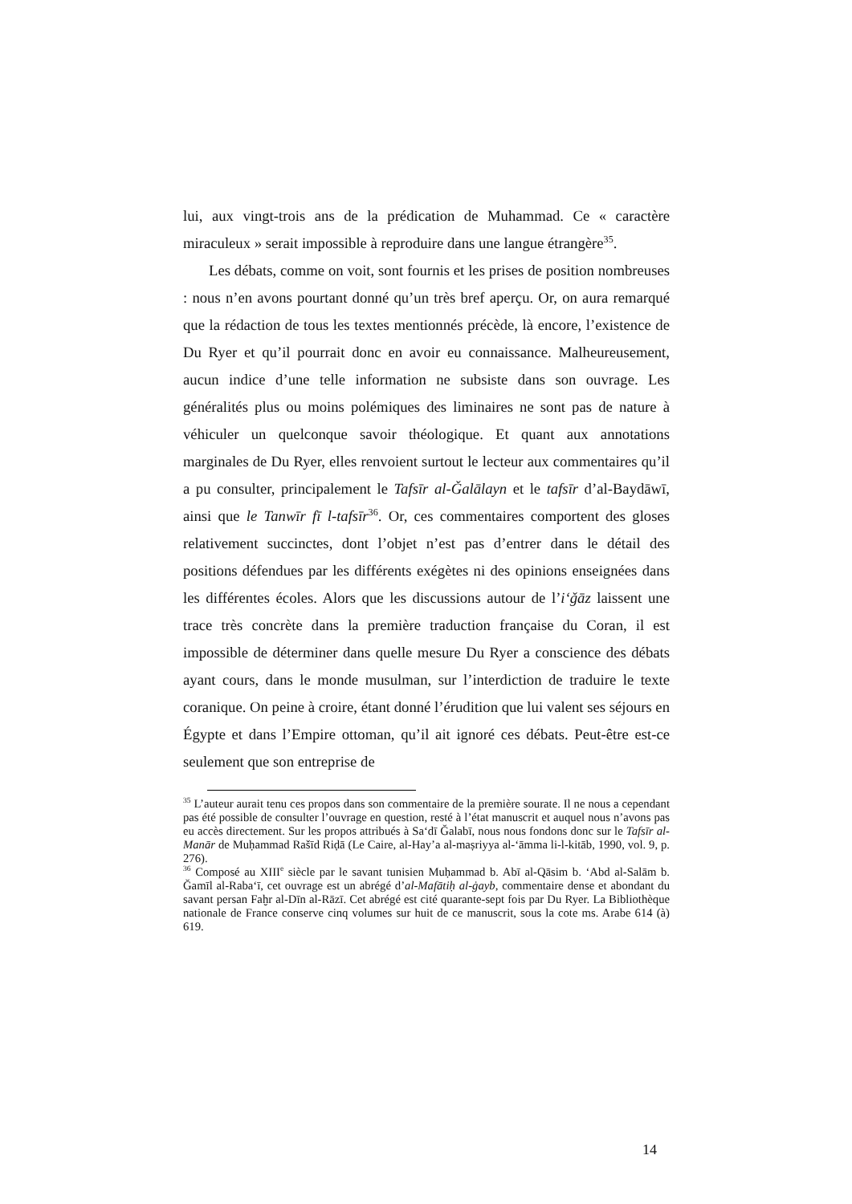lui, aux vingt-trois ans de la prédication de Muhammad. Ce « caractère miraculeux » serait impossible à reproduire dans une langue étrangère<sup>35</sup>.
Les débats, comme on voit, sont fournis et les prises de position nombreuses : nous n’en avons pourtant donné qu’un très bref aperçu. Or, on aura remarqué que la rédaction de tous les textes mentionnés précède, là encore, l’existence de Du Ryer et qu’il pourrait donc en avoir eu connaissance. Malheureusement, aucun indice d’une telle information ne subsiste dans son ouvrage. Les généralités plus ou moins polémiques des liminaires ne sont pas de nature à véhiculer un quelconque savoir théologique. Et quant aux annotations marginales de Du Ryer, elles renvoient surtout le lecteur aux commentaires qu’il a pu consulter, principalement le Tafsīr al-Ǧalālayn et le tafsīr d’al-Baydāwī, ainsi que le Tanwīr fī l-tafsīr<sup>36</sup>. Or, ces commentaires comportent des gloses relativement succinctes, dont l’objet n’est pas d’entrer dans le détail des positions défendues par les différents exégètes ni des opinions enseignées dans les différentes écoles. Alors que les discussions autour de l’i‘ǧāz laissent une trace très concrète dans la première traduction française du Coran, il est impossible de déterminer dans quelle mesure Du Ryer a conscience des débats ayant cours, dans le monde musulman, sur l’interdiction de traduire le texte coranique. On peine à croire, étant donné l’érudition que lui valent ses séjours en Égypte et dans l’Empire ottoman, qu’il ait ignoré ces débats. Peut-être est-ce seulement que son entreprise de
<sup>35</sup> L’auteur aurait tenu ces propos dans son commentaire de la première sourate. Il ne nous a cependant pas été possible de consulter l’ouvrage en question, resté à l’état manuscrit et auquel nous n’avons pas eu accès directement. Sur les propos attribués à Sa‘dī Ǧalabī, nous nous fondons donc sur le Tafsīr al-Manār de Muḥammad Rašīd Riḍā (Le Caire, al-Hay’a al-maṣriyya al-‘āmma li-l-kitāb, 1990, vol. 9, p. 276).
<sup>36</sup> Composé au XIII<sup>e</sup> siècle par le savant tunisien Muḥammad b. Abī al-Qāsim b. ‘Abd al-Salām b. Ǧamīl al-Raba‘ī, cet ouvrage est un abrégé d’al-Mafātiḥ al-ġayb, commentaire dense et abondant du savant persan Faḫr al-Dīn al-Rāzī. Cet abrégé est cité quarante-sept fois par Du Ryer. La Bibliothèque nationale de France conserve cinq volumes sur huit de ce manuscrit, sous la cote ms. Arabe 614 (à) 619.
14